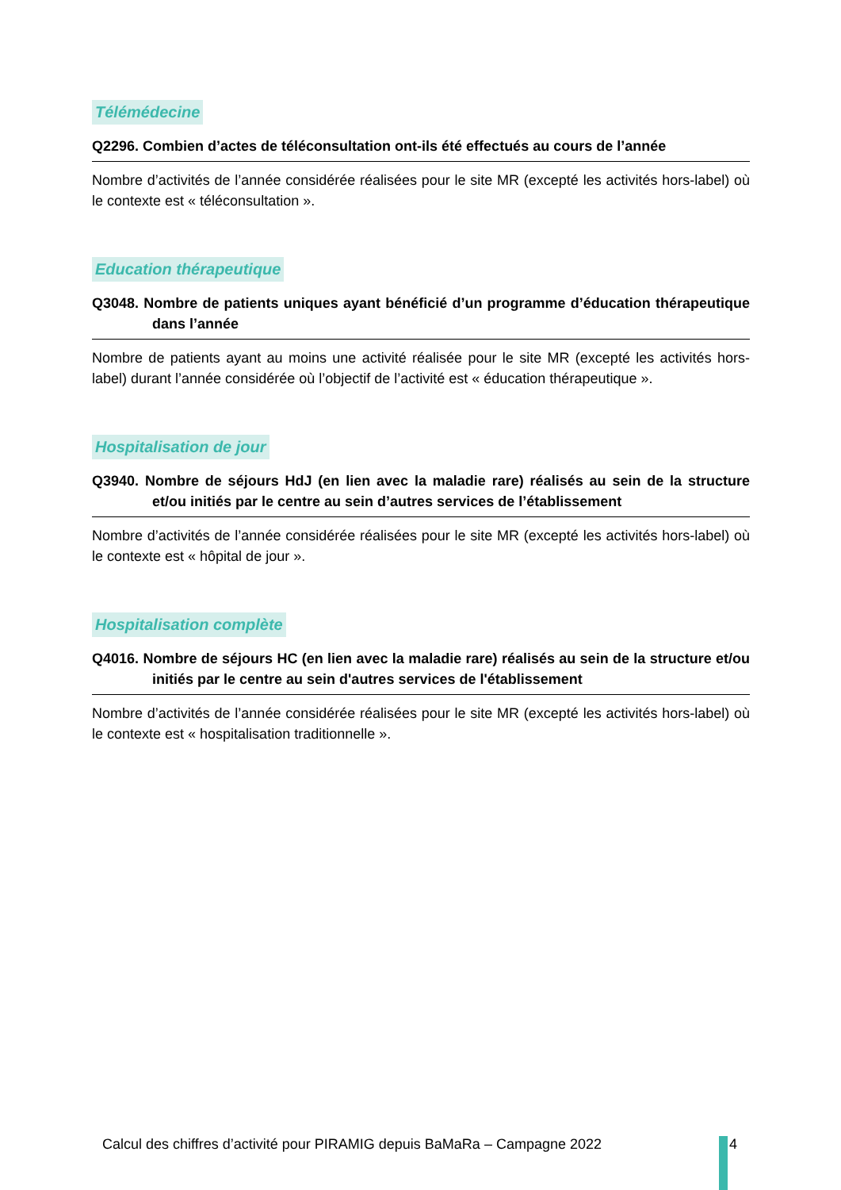Télémédecine
Q2296. Combien d’actes de téléconsultation ont-ils été effectués au cours de l’année
Nombre d’activités de l’année considérée réalisées pour le site MR (excepté les activités hors-label) où le contexte est « téléconsultation ».
Education thérapeutique
Q3048. Nombre de patients uniques ayant bénéficié d’un programme d’éducation thérapeutique dans l’année
Nombre de patients ayant au moins une activité réalisée pour le site MR (excepté les activités hors-label) durant l’année considérée où l’objectif de l’activité est « éducation thérapeutique ».
Hospitalisation de jour
Q3940. Nombre de séjours HdJ (en lien avec la maladie rare) réalisés au sein de la structure et/ou initiés par le centre au sein d’autres services de l’établissement
Nombre d’activités de l’année considérée réalisées pour le site MR (excepté les activités hors-label) où le contexte est « hôpital de jour ».
Hospitalisation complète
Q4016. Nombre de séjours HC (en lien avec la maladie rare) réalisés au sein de la structure et/ou initiés par le centre au sein d'autres services de l'établissement
Nombre d’activités de l’année considérée réalisées pour le site MR (excepté les activités hors-label) où le contexte est « hospitalisation traditionnelle ».
Calcul des chiffres d’activité pour PIRAMIG depuis BaMaRa – Campagne 2022
4